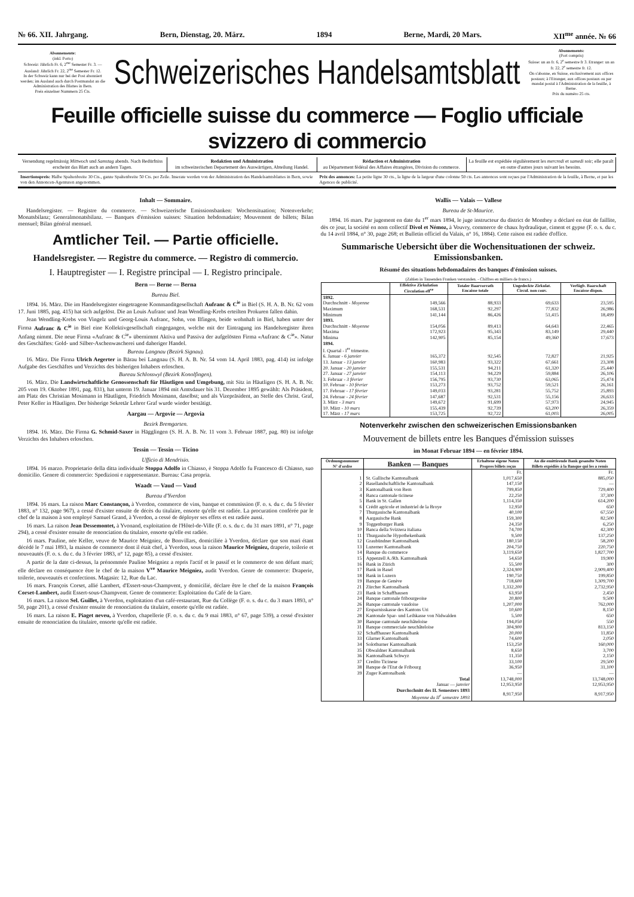№ 66. XII. Jahrgang. Bern, Dienstag, 20. März. 1894 Berne, Mardi, 20 Mars. XII<sup>me</sup> année. № 66
Abonnemente:
(inkl. Porto)
Schweiz: Jährlich Fr. 6, 2<sup>me</sup> Semester Fr. 3. — Ausland: Jährlich Fr. 22, 2<sup>me</sup> Semester Fr. 12.
In der Schweiz kann nur bei der Post abonniert werden; im Ausland auch durch Postmandat an die Administration des Blattes in Bern.
Preis einzelner Nummern 25 Cts.
Schweizerisches Handelsamtsblatt
Abonnements:
(Port compris)
Suisse: un an fr. 6, 2<sup>e</sup> semestre fr 3. Etranger: un an fr. 22, 2<sup>e</sup> semestre fr. 12.
On s'abonne, en Suisse, exclusivement aux offices postaux; à l'Etranger, aux offices postaux ou par mandat postal à l'Administration de la feuille, à Berne.
Prix du numéro 25 cts.
Feuille officielle suisse du commerce — Foglio ufficiale svizzero di commercio
Versendung regelmässig Mittwoch und Samstag abends. Nach Bedürfniss erscheint das Blatt auch an andern Tagen.
Redaktion und Administration
im schweizerischen Departement des Auswärtigen, Abteilung Handel.
Rédaction et Administration
au Département fédéral des Affaires étrangères, Division du commerce.
La feuille est expédiée régulièrement les mercredi et samedi soir; elle paraît en outre d'autres jours suivant les besoins.
Insertionspreis: Halbe Spaltenbreite 30 Cts., ganze Spaltenbreite 50 Cts. per Zeile. Inserate werden von der Administration des Handelsamtsblattes in Bern, sowie von den Annoncen-Agenturen angenommen.
Prix des annonces: La petite ligne 30 cts., la ligne de la largeur d'une colonne 50 cts. Les annonces sont reçues par l'Administration de la feuille, à Berne, et par les Agences de publicité.
Inhalt — Sommaire.
Handelsregister. — Registre du commerce. — Schweizerische Emissionsbanken: Wochensituation; Notenverkehr; Monatsbilanz; Generalmonatsbilanz. — Banques d'émission suisses: Situation hebdomadaire; Mouvement de billets; Bilan mensuel; Bilan général mensuel.
Amtlicher Teil. — Partie officielle.
Handelsregister. — Registre du commerce. — Registro di commercio.
I. Hauptregister — I. Registre principal — I. Registro principale.
Bern — Berne — Berna
Bureau Biel.
1894. 16. März. Die im Handelsregister eingetragene Kommanditgesellschaft Aufranc & C<sup>ie</sup> in Biel (S. H. A. B. Nr. 62 vom 17. Juni 1885, pag. 415) hat sich aufgelöst. Die an Louis Aufranc und Jean Wendling-Krebs erteilten Prokuren fallen dahin.
Jean Wendling-Krebs von Vingelz und Georg-Louis Aufranc, Sohn, von Ilfingen, beide wohnhaft in Biel, haben unter der Firma Aufranc & C<sup>ie</sup> in Biel eine Kollektivgesellschaft eingegangen, welche mit der Eintragung ins Handelsregister ihren Anfang nimmt. Die neue Firma «Aufranc & C<sup>ie</sup>» übernimmt Aktiva und Passiva der aufgelösten Firma «Aufranc & C<sup>ie</sup>». Natur des Geschäftes: Gold- und Silber-Aschenwascherei und daheriger Handel.
Bureau Langnau (Bezirk Signau).
16. März. Die Firma Ulrich Aegerter in Bärau bei Langnau (S. H. A. B. Nr. 54 vom 14. April 1883, pag. 414) ist infolge Aufgabe des Geschäftes und Verzichts des bisherigen Inhabers erloschen.
Bureau Schlosswyl (Bezirk Konolfingen).
16. März. Die Landwirtschaftliche Genossenschaft für Häutligen und Umgebung, mit Sitz in Häutligen (S. H. A. B. Nr. 205 vom 19. Oktober 1891, pag. 831), hat unterm 19. Januar 1894 mit Amtsdauer bis 31. Dezember 1895 gewählt: Als Präsident, am Platz des Christian Mosimann in Häutligen, Friedrich Mosimann, daselbst; und als Vizepräsident, an Stelle des Christ. Graf, Peter Keller in Häutligen. Der bisherige Sekretär Lehrer Graf wurde wieder bestätigt.
Aargau — Argovie — Argovia
Bezirk Bremgarten.
1894. 16. März. Die Firma G. Schmid-Saxer in Hägglingen (S. H. A. B. Nr. 11 vom 3. Februar 1887, pag. 80) ist infolge Verzichts des Inhabers erloschen.
Tessin — Tessin — Ticino
Ufficio di Mendrisio.
1894. 16 marzo. Proprietario della ditta individuale Stoppa Adolfo in Chiasso, è Stoppa Adolfo fu Francesco di Chiasso, suo domicilio. Genere di commercio: Spedizioni e rappresentanze. Bureau: Casa propria.
Waadt — Vaud — Vaud
Bureau d'Yverdon
1894. 16 mars. La raison Marc Constançon, à Yverdon, commerce de vins, banque et commission (F. o. s. du c. du 5 février 1883, n° 132, page 967), a cessé d'exister ensuite de décès du titulaire, ensorte qu'elle est radiée. La procuration conférée par le chef de la maison à son employé Samuel Grand, à Yverdon, a cessé de déployer ses effets et est radiée aussi.
16 mars. La raison Jean Dessemontet, à Yvonand, exploitation de l'Hôtel-de-Ville (F. o. s. du c. du 31 mars 1891, n° 71, page 294), a cessé d'exister ensuite de renonciation du titulaire, ensorte qu'elle est radiée.
16 mars. Pauline, née Keller, veuve de Maurice Meigniez, de Bonvillars, domiciliée à Yverdon, déclare que son mari étant décédé le 7 mai 1893, la maison de commerce dont il était chef, à Yverdon, sous la raison Maurice Meigniez, draperie, toilerie et nouveautés (F. o. s. du c. du 3 février 1883, n° 12, page 85), a cessé d'exister.
A partir de la date ci-dessus, la prénommée Pauline Meigniez a repris l'actif et le passif et le commerce de son défunt mari; elle déclare en conséquence être le chef de la maison V<sup>ve</sup> Maurice Meigniez, audit Yverdon. Genre de commerce: Draperie, toilerie, nouveautés et confections. Magasin: 12, Rue du Lac.
16 mars. François Corset, allié Lambert, d'Essert-sous-Champvent, y domicilié, déclare être le chef de la maison François Corset-Lambert, audit Essert-sous-Champvent. Genre de commerce: Exploitation du Café de la Gare.
16 mars. La raison Sel. Guillet, à Yverdon, exploitation d'un café-restaurant, Rue du Collège (F. o. s. du c. du 3 mars 1893, n° 50, page 201), a cessé d'exister ensuite de renonciation du titulaire, ensorte qu'elle est radiée.
16 mars. La raison E. Piaget neveu, à Yverdon, chapellerie (F. o. s. du c. du 9 mai 1883, n° 67, page 539), a cessé d'exister ensuite de renonciation du titulaire, ensorte qu'elle est radiée.
Wallis — Valais — Vallese
Bureau de St-Maurice.
1894. 16 mars. Par jugement en date du 1<sup>er</sup> mars 1894, le juge instructeur du district de Monthey a déclaré en état de faillite, dès ce jour, la société en nom collectif Divol et Némoz, à Vouvry, commerce de chaux hydraulique, ciment et gypse (F. o. s. du c. du 14 avril 1884, n° 30, page 268; et Bulletin officiel du Valais, n° 16, 1884). Cette raison est radiée d'office.
Summarische Uebersicht über die Wochensituationen der schweiz. Emissionsbanken.
Résumé des situations hebdomadaires des banques d'émission suisses.
(Zahlen in Tausenden Franken verstanden. - Chiffres en milliers de francs.)
| | Effektive Zirkulation Circulation eff<sup>ve</sup> | Totaler Baarvorrath Encaisse totale | Ungedeckte Zirkulat. Circul. non couv. | Verfügb. Baarschaft Encaisse dispon. |
| --- | --- | --- | --- | --- |
| 1892. | | | | |
| Durchschnitt - Moyenne | 149,566 | 88,933 | 69,633 | 23,595 |
| Maximum | 168,531 | 92,297 | 77,832 | 26,986 |
| Minimum | 141,144 | 86,426 | 51,415 | 18,499 |
| 1893. | | | | |
| Durchschnitt - Moyenne | 154,056 | 89,413 | 64,643 | 22,465 |
| Maxima | 172,923 | 95,343 | 83,149 | 29,440 |
| Minima | 142,905 | 85,154 | 49,360 | 17,673 |
| 1894. I. Quartal - I<sup>er</sup> trimestre. | | | | |
| 6. Januar - 6 janvier | 165,372 | 92,545 | 72,827 | 21,925 |
| 13. Januar - 13 janvier | 160,983 | 93,322 | 67,661 | 23,308 |
| 20. Januar - 20 janvier | 155,531 | 94,211 | 61,320 | 25,440 |
| 27. Januar - 27 janvier | 154,113 | 94,229 | 59,884 | 26,106 |
| 3. Februar - 3 février | 156,795 | 93,730 | 63,065 | 25,474 |
| 10. Februar - 10 février | 153,273 | 93,752 | 59,521 | 26,161 |
| 17. Februar - 17 février | 149,033 | 93,281 | 55,752 | 25,893 |
| 24. Februar - 24 février | 147,687 | 92,531 | 55,156 | 26,633 |
| 3. März - 3 mars | 149,672 | 91,699 | 57,973 | 24,945 |
| 10. März - 10 mars | 155,439 | 92,739 | 63,200 | 26,359 |
| 17. März - 17 mars | 153,725 | 92,722 | 61,003 | 26,005 |
Notenverkehr zwischen den schweizerischen Emissionsbanken
Mouvement de billets entre les Banques d'émission suisses
im Monat Februar 1894 — en février 1894.
| Ordnungsnummer N° d'ordre | Banken — Banques | Erhaltene eigene Noten Propres billets reçus | An die emittirende Bank gesandte Noten Billets expédiés à la Banque qui les a remis |
| --- | --- | --- | --- |
| | | Fr. | Fr. |
| 1 | St. Gallische Kantonalbank | 1,017,650 | 885,050 |
| 2 | Basellandschaftliche Kantonalbank | 147,150 | — |
| 3 | Kantonalbank von Bern | 799,850 | 729,400 |
| 4 | Banca cantonale ticinese | 22,250 | 37,300 |
| 5 | Bank in St. Gallen | 1,114,350 | 614,200 |
| 6 | Crédit agricole et industriel de la Broye | 12,950 | 650 |
| 7 | Thurgauische Kantonalbank | 40,100 | 67,550 |
| 8 | Aargauische Bank | 159,300 | 82,500 |
| 9 | Toggenburger Bank | 24,350 | 6,250 |
| 10 | Banca della Svizzera italiana | 74,700 | 42,300 |
| 11 | Thurgauische Hypothekenbank | 9,500 | 137,250 |
| 12 | Graubündner Kantonalbank | 180,150 | 58,200 |
| 13 | Luzerner Kantonalbank | 204,750 | 220,750 |
| 14 | Banque du commerce | 3,119,650 | 1,827,700 |
| 15 | Appenzell A./Rh. Kantonalbank | 54,650 | 19,900 |
| 16 | Bank in Zürich | 55,500 | 300 |
| 17 | Bank in Basel | 2,324,900 | 2,909,400 |
| 18 | Bank in Luzern | 190,750 | 199,850 |
| 19 | Banque de Genève | 718,600 | 1,309,700 |
| 21 | Zürcher Kantonalbank | 1,332,200 | 2,732,950 |
| 23 | Bank in Schaffhausen | 63,950 | 2,450 |
| 24 | Banque cantonale fribourgeoise | 20,800 | 9,500 |
| 26 | Banque cantonale vaudoise | 1,207,000 | 762,000 |
| 27 | Ersparnisskasse des Kantons Uri | 10,600 | 8,150 |
| 28 | Kantonale Spar- und Leihkasse von Nidwalden | 5,500 | 650 |
| 30 | Banque cantonale neuchâteloise | 194,050 | 550 |
| 31 | Banque commerciale neuchâteloise | 304,900 | 813,150 |
| 32 | Schaffhauser Kantonalbank | 20,000 | 11,850 |
| 33 | Glarner Kantonalbank | 74,600 | 2,050 |
| 34 | Solothurner Kantonalbank | 153,250 | 160,000 |
| 35 | Obwaldner Kantonalbank | 8,650 | 3,700 |
| 36 | Kantonalbank Schwyz | 11,350 | 2,150 |
| 37 | Credito Ticinese | 33,100 | 29,500 |
| 38 | Banque de l'Etat de Fribourg | 36,950 | 31,100 |
| 39 | Zuger Kantonalbank | — | — |
| | Total | 13,748,000 | 13,748,000 |
| | Januar — janvier | 12,953,950 | 12,953,950 |
| | Durchschnitt des II. Semesters 1893 Moyenne du II<sup>e</sup> semestre 1893 | 8,917,950 | 8,917,950 |